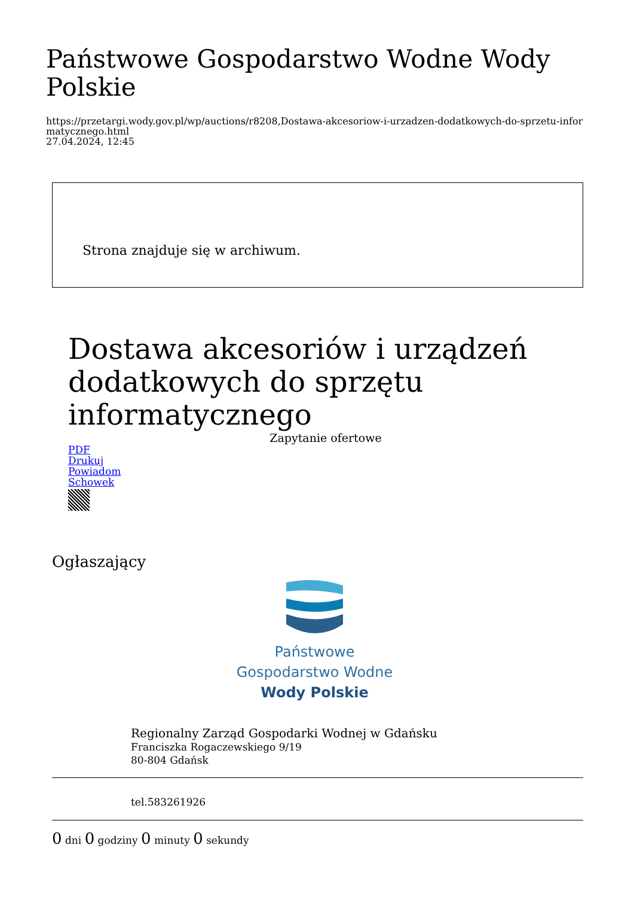Państwowe Gospodarstwo Wodne Wody Polskie
https://przetargi.wody.gov.pl/wp/auctions/r8208,Dostawa-akcesoriow-i-urzadzen-dodatkowych-do-sprzetu-informatycznego.html
27.04.2024, 12:45
Strona znajduje się w archiwum.
Dostawa akcesoriów i urządzeń dodatkowych do sprzętu informatycznego
Zapytanie ofertowe
PDF
Drukuj
Powiadom
Schowek
Ogłaszający
Państwowe
Gospodarstwo Wodne
Wody Polskie
Regionalny Zarząd Gospodarki Wodnej w Gdańsku
Franciszka Rogaczewskiego 9/19
80-804 Gdańsk
tel.583261926
0 dni 0 godziny 0 minuty 0 sekundy